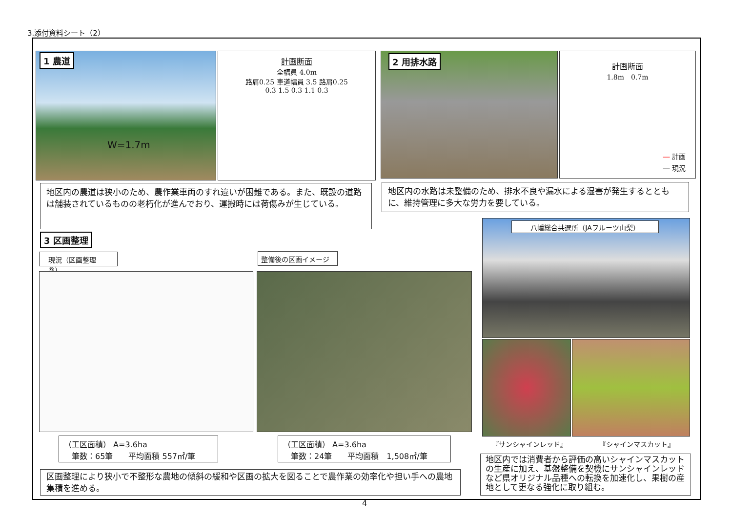3.添付資料シート（2）
1 農道
W=1.7m
計画断面
全幅員 4.0m
路肩0.25 車道幅員 3.5 路肩0.25
0.3 1.5 0.3 1.1 0.3
2 用排水路
計画断面
1.8m　0.7m
― 計画
― 現況
地区内の農道は狭小のため、農作業車両のすれ違いが困難である。また、既設の道路は舗装されているものの老朽化が進んでおり、運搬時には荷傷みが生じている。
地区内の水路は未整備のため、排水不良や漏水による湿害が発生するとともに、維持管理に多大な労力を要している。
3 区画整理
現況（区画整理⑨） 整備後の区画イメージ
（工区面積） A=3.6ha
　筆数：65筆　　平均面積 557㎡/筆
（工区面積） A=3.6ha
　筆数：24筆　　平均面積　1,508㎡/筆
区画整理により狭小で不整形な農地の傾斜の緩和や区画の拡大を図ることで農作業の効率化や担い手への農地集積を進める。
八幡総合共選所（JAフルーツ山梨）
『サンシャインレッド』 『シャインマスカット』
地区内では消費者から評価の高いシャインマスカットの生産に加え、基盤整備を契機にサンシャインレッドなど県オリジナル品種への転換を加速化し、果樹の産地として更なる強化に取り組む。
4